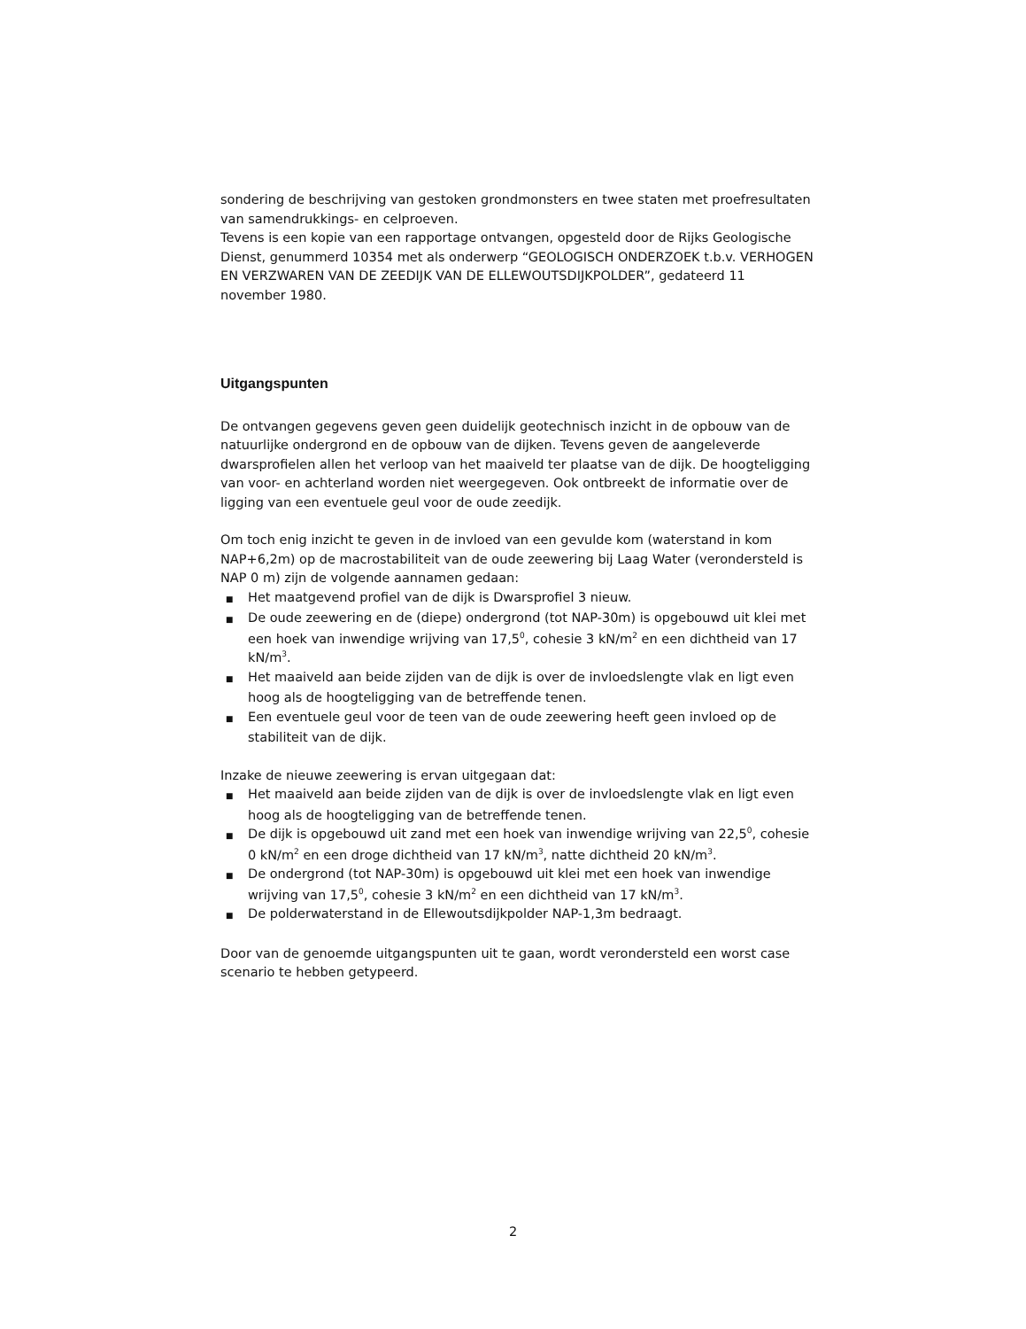sondering de beschrijving van gestoken grondmonsters en twee staten met proefresultaten van samendrukkings- en celproeven.
Tevens is een kopie van een rapportage ontvangen, opgesteld door de Rijks Geologische Dienst, genummerd 10354 met als onderwerp “GEOLOGISCH ONDERZOEK t.b.v. VERHOGEN EN VERZWAREN VAN DE ZEEDIJK VAN DE ELLEWOUTSDIJKPOLDER”, gedateerd 11 november 1980.
Uitgangspunten
De ontvangen gegevens geven geen duidelijk geotechnisch inzicht in de opbouw van de natuurlijke ondergrond en de opbouw van de dijken. Tevens geven de aangeleverde dwarsprofielen allen het verloop van het maaiveld ter plaatse van de dijk. De hoogteligging van voor- en achterland worden niet weergegeven. Ook ontbreekt de informatie over de ligging van een eventuele geul voor de oude zeedijk.
Om toch enig inzicht te geven in de invloed van een gevulde kom (waterstand in kom NAP+6,2m) op de macrostabiliteit van de oude zeewering bij Laag Water (verondersteld is NAP 0 m) zijn de volgende aannamen gedaan:
■ Het maatgevend profiel van de dijk is Dwarsprofiel 3 nieuw.
■ De oude zeewering en de (diepe) ondergrond (tot NAP-30m) is opgebouwd uit klei met een hoek van inwendige wrijving van 17,5<sup>0</sup>, cohesie 3 kN/m<sup>2</sup> en een dichtheid van 17 kN/m<sup>3</sup>.
■ Het maaiveld aan beide zijden van de dijk is over de invloedslengte vlak en ligt even hoog als de hoogteligging van de betreffende tenen.
■ Een eventuele geul voor de teen van de oude zeewering heeft geen invloed op de stabiliteit van de dijk.
Inzake de nieuwe zeewering is ervan uitgegaan dat:
■ Het maaiveld aan beide zijden van de dijk is over de invloedslengte vlak en ligt even hoog als de hoogteligging van de betreffende tenen.
■ De dijk is opgebouwd uit zand met een hoek van inwendige wrijving van 22,5<sup>0</sup>, cohesie 0 kN/m<sup>2</sup> en een droge dichtheid van 17 kN/m<sup>3</sup>, natte dichtheid 20 kN/m<sup>3</sup>.
■ De ondergrond (tot NAP-30m) is opgebouwd uit klei met een hoek van inwendige wrijving van 17,5<sup>0</sup>, cohesie 3 kN/m<sup>2</sup> en een dichtheid van 17 kN/m<sup>3</sup>.
■ De polderwaterstand in de Ellewoutsdijkpolder NAP-1,3m bedraagt.
Door van de genoemde uitgangspunten uit te gaan, wordt verondersteld een worst case scenario te hebben getypeerd.
2